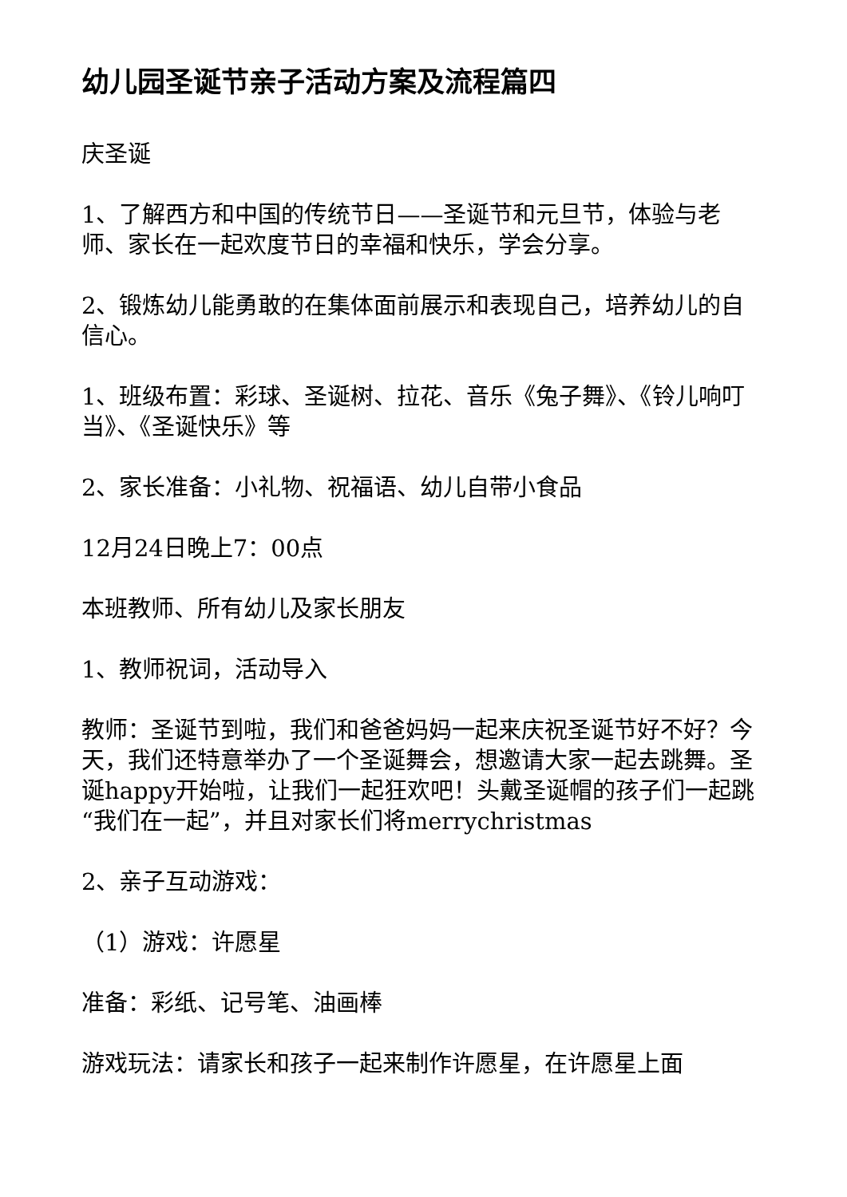幼儿园圣诞节亲子活动方案及流程篇四
庆圣诞
1、了解西方和中国的传统节日——圣诞节和元旦节，体验与老师、家长在一起欢度节日的幸福和快乐，学会分享。
2、锻炼幼儿能勇敢的在集体面前展示和表现自己，培养幼儿的自信心。
1、班级布置：彩球、圣诞树、拉花、音乐《兔子舞》、《铃儿响叮当》、《圣诞快乐》等
2、家长准备：小礼物、祝福语、幼儿自带小食品
12月24日晚上7：00点
本班教师、所有幼儿及家长朋友
1、教师祝词，活动导入
教师：圣诞节到啦，我们和爸爸妈妈一起来庆祝圣诞节好不好？今天，我们还特意举办了一个圣诞舞会，想邀请大家一起去跳舞。圣诞happy开始啦，让我们一起狂欢吧！头戴圣诞帽的孩子们一起跳“我们在一起”，并且对家长们将merrychristmas
2、亲子互动游戏：
（1）游戏：许愿星
准备：彩纸、记号笔、油画棒
游戏玩法：请家长和孩子一起来制作许愿星，在许愿星上面